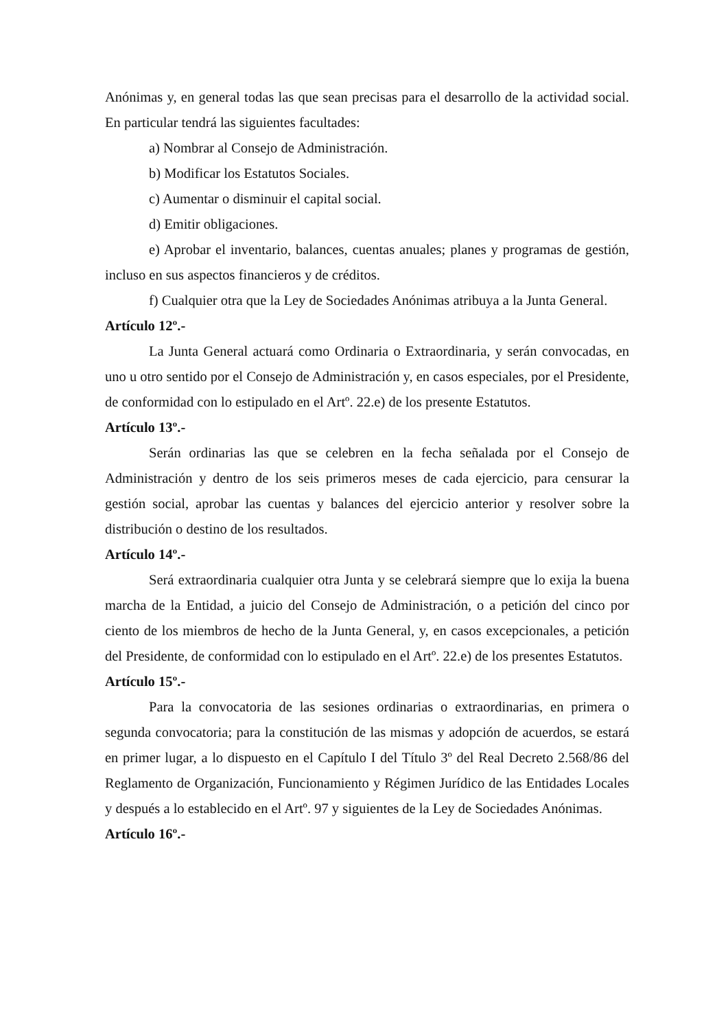Anónimas y, en general todas las que sean precisas para el desarrollo de la actividad social. En particular tendrá las siguientes facultades:
a) Nombrar al Consejo de Administración.
b) Modificar los Estatutos Sociales.
c) Aumentar o disminuir el capital social.
d) Emitir obligaciones.
e) Aprobar el inventario, balances, cuentas anuales; planes y programas de gestión, incluso en sus aspectos financieros y de créditos.
f) Cualquier otra que la Ley de Sociedades Anónimas atribuya a la Junta General.
Artículo 12º.-
La Junta General actuará como Ordinaria o Extraordinaria, y serán convocadas, en uno u otro sentido por el Consejo de Administración y, en casos especiales, por el Presidente, de conformidad con lo estipulado en el Artº. 22.e) de los presente Estatutos.
Artículo 13º.-
Serán ordinarias las que se celebren en la fecha señalada por el Consejo de Administración y dentro de los seis primeros meses de cada ejercicio, para censurar la gestión social, aprobar las cuentas y balances del ejercicio anterior y resolver sobre la distribución o destino de los resultados.
Artículo 14º.-
Será extraordinaria cualquier otra Junta y se celebrará siempre que lo exija la buena marcha de la Entidad, a juicio del Consejo de Administración, o a petición del cinco por ciento de los miembros de hecho de la Junta General, y, en casos excepcionales, a petición del Presidente, de conformidad con lo estipulado en el Artº. 22.e) de los presentes Estatutos.
Artículo 15º.-
Para la convocatoria de las sesiones ordinarias o extraordinarias, en primera o segunda convocatoria; para la constitución de las mismas y adopción de acuerdos, se estará en primer lugar, a lo dispuesto en el Capítulo I del Título 3º del Real Decreto 2.568/86 del Reglamento de Organización, Funcionamiento y Régimen Jurídico de las Entidades Locales y después a lo establecido en el Artº. 97 y siguientes de la Ley de Sociedades Anónimas.
Artículo 16º.-